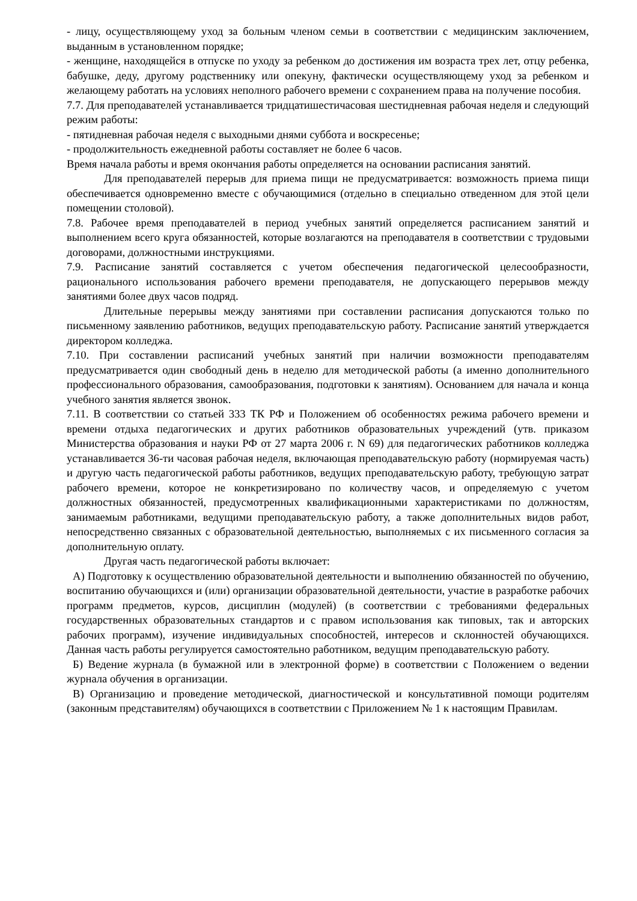- лицу, осуществляющему уход за больным членом семьи в соответствии с медицинским заключением, выданным в установленном порядке;
- женщине, находящейся в отпуске по уходу за ребенком до достижения им возраста трех лет, отцу ребенка, бабушке, деду, другому родственнику или опекуну, фактически осуществляющему уход за ребенком и желающему работать на условиях неполного рабочего времени с сохранением права на получение пособия.
7.7. Для преподавателей устанавливается тридцатишестичасовая шестидневная рабочая неделя и следующий режим работы:
- пятидневная рабочая неделя с выходными днями суббота и воскресенье;
- продолжительность ежедневной работы составляет не более 6 часов.
Время начала работы и время окончания работы определяется на основании расписания занятий.
Для преподавателей перерыв для приема пищи не предусматривается: возможность приема пищи обеспечивается одновременно вместе с обучающимися (отдельно в специально отведенном для этой цели помещении столовой).
7.8. Рабочее время преподавателей в период учебных занятий определяется расписанием занятий и выполнением всего круга обязанностей, которые возлагаются на преподавателя в соответствии с трудовыми договорами, должностными инструкциями.
7.9. Расписание занятий составляется с учетом обеспечения педагогической целесообразности, рационального использования рабочего времени преподавателя, не допускающего перерывов между занятиями более двух часов подряд.
Длительные перерывы между занятиями при составлении расписания допускаются только по письменному заявлению работников, ведущих преподавательскую работу. Расписание занятий утверждается директором колледжа.
7.10. При составлении расписаний учебных занятий при наличии возможности преподавателям предусматривается один свободный день в неделю для методической работы (а именно дополнительного профессионального образования, самообразования, подготовки к занятиям). Основанием для начала и конца учебного занятия является звонок.
7.11. В соответствии со статьей 333 ТК РФ и Положением об особенностях режима рабочего времени и времени отдыха педагогических и других работников образовательных учреждений (утв. приказом Министерства образования и науки РФ от 27 марта 2006 г. N 69) для педагогических работников колледжа устанавливается 36-ти часовая рабочая неделя, включающая преподавательскую работу (нормируемая часть) и другую часть педагогической работы работников, ведущих преподавательскую работу, требующую затрат рабочего времени, которое не конкретизировано по количеству часов, и определяемую с учетом должностных обязанностей, предусмотренных квалификационными характеристиками по должностям, занимаемым работниками, ведущими преподавательскую работу, а также дополнительных видов работ, непосредственно связанных с образовательной деятельностью, выполняемых с их письменного согласия за дополнительную оплату.
Другая часть педагогической работы включает:
А) Подготовку к осуществлению образовательной деятельности и выполнению обязанностей по обучению, воспитанию обучающихся и (или) организации образовательной деятельности, участие в разработке рабочих программ предметов, курсов, дисциплин (модулей) (в соответствии с требованиями федеральных государственных образовательных стандартов и с правом использования как типовых, так и авторских рабочих программ), изучение индивидуальных способностей, интересов и склонностей обучающихся. Данная часть работы регулируется самостоятельно работником, ведущим преподавательскую работу.
Б) Ведение журнала (в бумажной или в электронной форме) в соответствии с Положением о ведении журнала обучения в организации.
В) Организацию и проведение методической, диагностической и консультативной помощи родителям (законным представителям) обучающихся в соответствии с Приложением № 1 к настоящим Правилам.